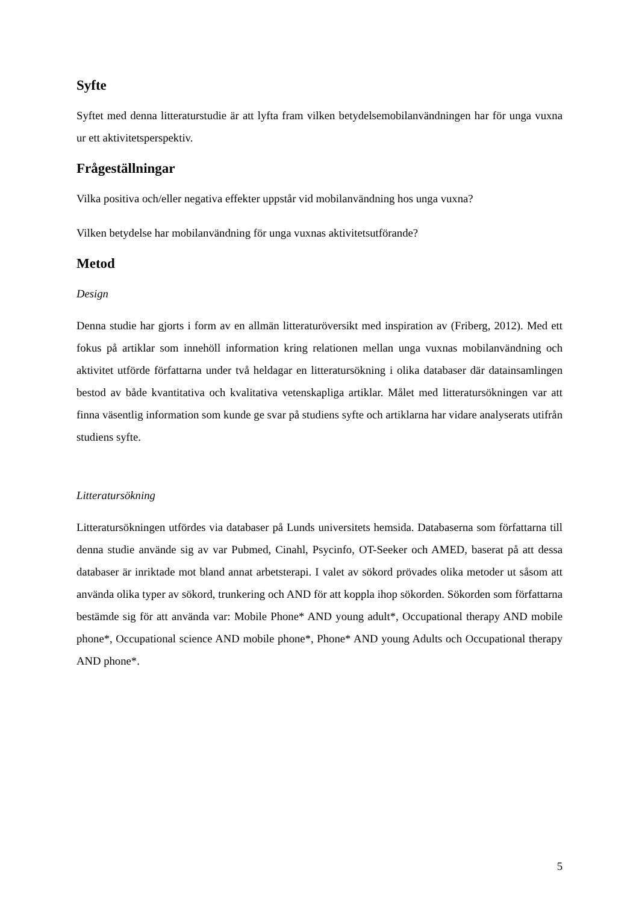Syfte
Syftet med denna litteraturstudie är att lyfta fram vilken betydelsemobilanvändningen har för unga vuxna ur ett aktivitetsperspektiv.
Frågeställningar
Vilka positiva och/eller negativa effekter uppstår vid mobilanvändning hos unga vuxna?
Vilken betydelse har mobilanvändning för unga vuxnas aktivitetsutförande?
Metod
Design
Denna studie har gjorts i form av en allmän litteraturöversikt med inspiration av (Friberg, 2012). Med ett fokus på artiklar som innehöll information kring relationen mellan unga vuxnas mobilanvändning och aktivitet utförde författarna under två heldagar en litteratursökning i olika databaser där datainsamlingen bestod av både kvantitativa och kvalitativa vetenskapliga artiklar. Målet med litteratursökningen var att finna väsentlig information som kunde ge svar på studiens syfte och artiklarna har vidare analyserats utifrån studiens syfte.
Litteratursökning
Litteratursökningen utfördes via databaser på Lunds universitets hemsida. Databaserna som författarna till denna studie använde sig av var Pubmed, Cinahl, Psycinfo, OT-Seeker och AMED, baserat på att dessa databaser är inriktade mot bland annat arbetsterapi. I valet av sökord prövades olika metoder ut såsom att använda olika typer av sökord, trunkering och AND för att koppla ihop sökorden. Sökorden som författarna bestämde sig för att använda var: Mobile Phone* AND young adult*, Occupational therapy AND mobile phone*, Occupational science AND mobile phone*, Phone* AND young Adults och Occupational therapy AND phone*.
5